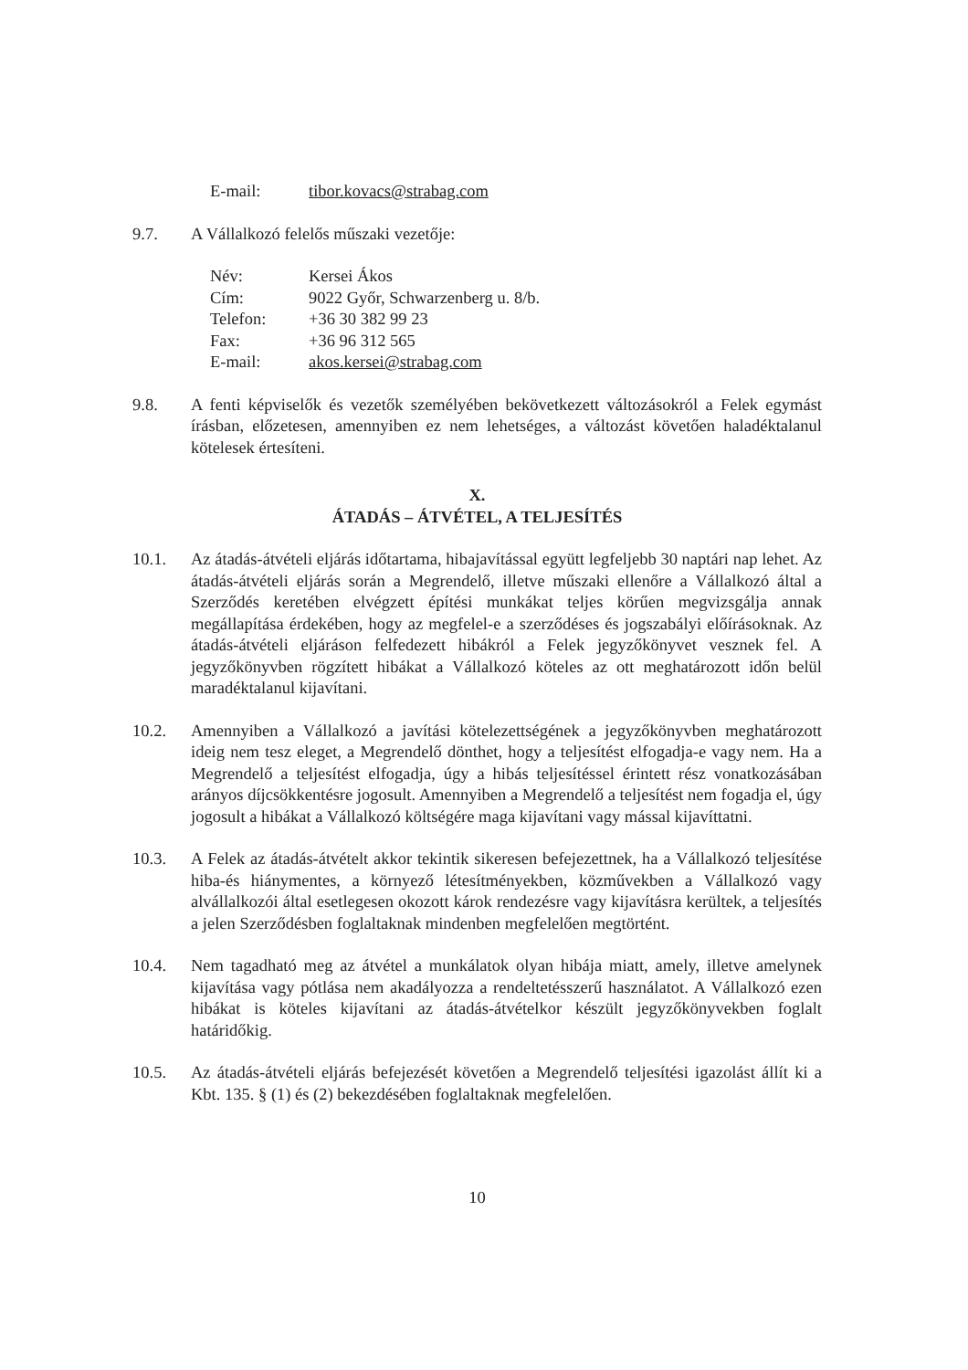E-mail: tibor.kovacs@strabag.com
9.7. A Vállalkozó felelős műszaki vezetője:
Név: Kersei Ákos
Cím: 9022 Győr, Schwarzenberg u. 8/b.
Telefon: +36 30 382 99 23
Fax: +36 96 312 565
E-mail: akos.kersei@strabag.com
9.8. A fenti képviselők és vezetők személyében bekövetkezett változásokról a Felek egymást írásban, előzetesen, amennyiben ez nem lehetséges, a változást követően haladéktalanul kötelesek értesíteni.
X.
ÁTADÁS – ÁTVÉTEL, A TELJESÍTÉS
10.1. Az átadás-átvételi eljárás időtartama, hibajavítással együtt legfeljebb 30 naptári nap lehet. Az átadás-átvételi eljárás során a Megrendelő, illetve műszaki ellenőre a Vállalkozó által a Szerződés keretében elvégzett építési munkákat teljes körűen megvizsgálja annak megállapítása érdekében, hogy az megfelel-e a szerződéses és jogszabályi előírásoknak. Az átadás-átvételi eljáráson felfedezett hibákról a Felek jegyzőkönyvet vesznek fel. A jegyzőkönyvben rögzített hibákat a Vállalkozó köteles az ott meghatározott időn belül maradéktalanul kijavítani.
10.2. Amennyiben a Vállalkozó a javítási kötelezettségének a jegyzőkönyvben meghatározott ideig nem tesz eleget, a Megrendelő dönthet, hogy a teljesítést elfogadja-e vagy nem. Ha a Megrendelő a teljesítést elfogadja, úgy a hibás teljesítéssel érintett rész vonatkozásában arányos díjcsökkentésre jogosult. Amennyiben a Megrendelő a teljesítést nem fogadja el, úgy jogosult a hibákat a Vállalkozó költségére maga kijavítani vagy mással kijavíttatni.
10.3. A Felek az átadás-átvételt akkor tekintik sikeresen befejezettnek, ha a Vállalkozó teljesítése hiba-és hiánymentes, a környező létesítményekben, közművekben a Vállalkozó vagy alvállalkozói által esetlegesen okozott károk rendezésre vagy kijavításra kerültek, a teljesítés a jelen Szerződésben foglaltaknak mindenben megfelelően megtörtént.
10.4. Nem tagadható meg az átvétel a munkálatok olyan hibája miatt, amely, illetve amelynek kijavítása vagy pótlása nem akadályozza a rendeltetésszerű használatot. A Vállalkozó ezen hibákat is köteles kijavítani az átadás-átvételkor készült jegyzőkönyvekben foglalt határidőkig.
10.5. Az átadás-átvételi eljárás befejezését követően a Megrendelő teljesítési igazolást állít ki a Kbt. 135. § (1) és (2) bekezdésében foglaltaknak megfelelően.
10